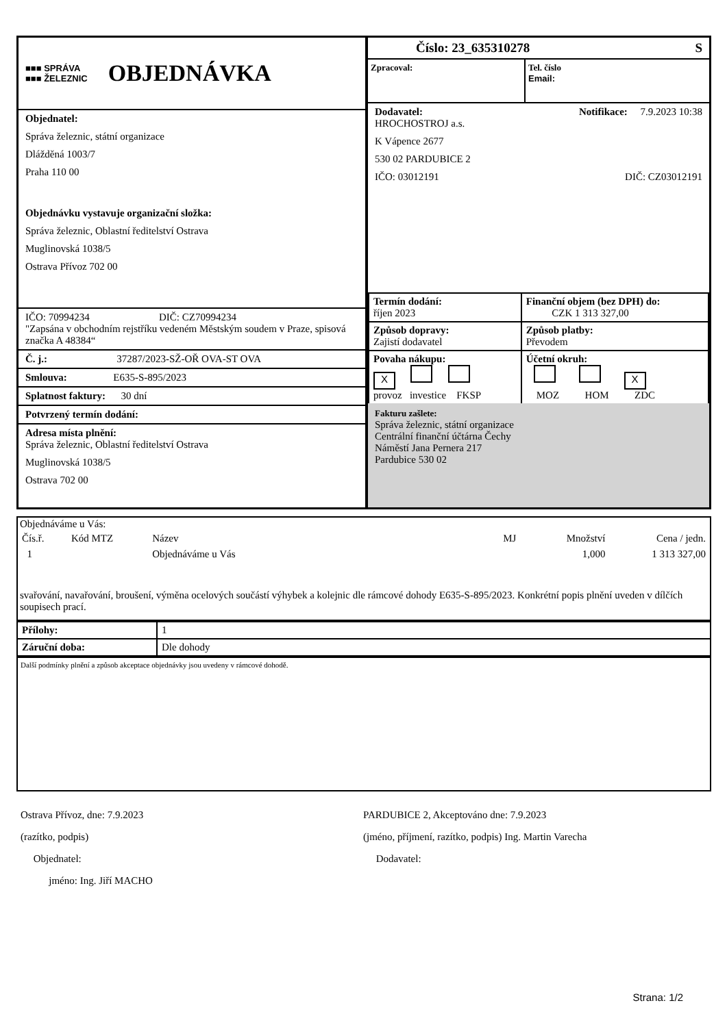■■■ SPRÁVA
■■■ ŽELEZNIC
OBJEDNÁVKA
Objednatel:
Správa železnic, státní organizace
Dlážděná 1003/7
Praha 110 00
Objednávku vystavuje organizační složka:
Správa železnic, Oblastní ředitelství Ostrava
Muglinovská 1038/5
Ostrava Přívoz 702 00
IČO: 70994234 DIČ: CZ70994234
"Zapsána v obchodním rejstříku vedeném Městským soudem v Praze, spisová značka A 48384“
Č. j.: 37287/2023-SŽ-OŘ OVA-ST OVA
Smlouva: E635-S-895/2023
Splatnost faktury: 30 dní
Potvrzený termín dodání:
Adresa místa plnění:
Správa železnic, Oblastní ředitelství Ostrava
Muglinovská 1038/5
Ostrava 702 00
Číslo: 23_635310278 S
Zpracoval: Tel. číslo
Email:
Dodavatel: Notifikace: 7.9.2023 10:38
HROCHOSTROJ a.s.
K Vápence 2677
530 02 PARDUBICE 2
IČO: 03012191 DIČ: CZ03012191
| Termín dodání: říjen 2023 | Finanční objem (bez DPH) do: CZK 1 313 327,00 |
| Způsob dopravy: Zajistí dodavatel | Způsob platby: Převodem |
| Povaha nákupu: X provoz investice FKSP | Účetní okruh: X MOZ HOM ZDC |
Fakturu zašlete:
Správa železnic, státní organizace
Centrální finanční účtárna Čechy
Náměstí Jana Pernera 217
Pardubice 530 02
| Objednáváme u Vás: | | | | | |
| Čís.ř. | Kód MTZ | Název | MJ | Množství | Cena / jedn. |
| 1 | | Objednáváme u Vás | | 1,000 | 1 313 327,00 |
svařování, navařování, broušení, výměna ocelových součástí výhybek a kolejnic dle rámcové dohody E635-S-895/2023. Konkrétní popis plnění uveden v dílčích soupisech prací.
| Přílohy: | 1 |
| Záruční doba: | Dle dohody |
Další podmínky plnění a způsob akceptace objednávky jsou uvedeny v rámcové dohodě.
Ostrava Přívoz, dne: 7.9.2023
(razítko, podpis)
Objednatel:
jméno: Ing. Jiří MACHO
PARDUBICE 2, Akceptováno dne: 7.9.2023
(jméno, příjmení, razítko, podpis) Ing. Martin Varecha
Dodavatel:
Strana: 1/2